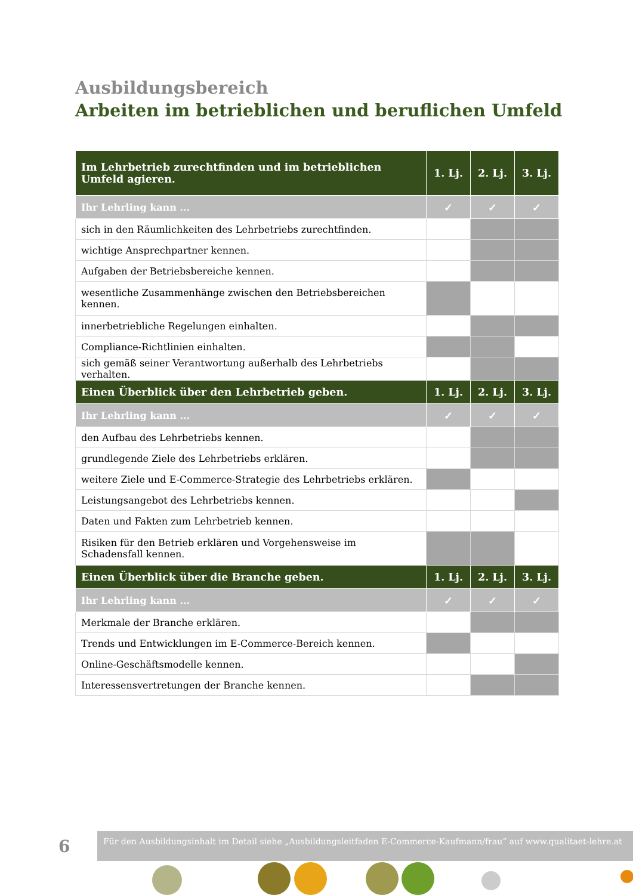Ausbildungsbereich
Arbeiten im betrieblichen und beruflichen Umfeld
| Im Lehrbetrieb zurechtfinden und im betrieblichen Umfeld agieren. | 1. Lj. | 2. Lj. | 3. Lj. |
| --- | --- | --- | --- |
| Ihr Lehrling kann ... | ✓ | ✓ | ✓ |
| sich in den Räumlichkeiten des Lehrbetriebs zurechtfinden. | | | |
| wichtige Ansprechpartner kennen. | | | |
| Aufgaben der Betriebsbereiche kennen. | | | |
| wesentliche Zusammenhänge zwischen den Betriebsbereichen kennen. | | | |
| innerbetriebliche Regelungen einhalten. | | | |
| Compliance-Richtlinien einhalten. | | | |
| sich gemäß seiner Verantwortung außerhalb des Lehrbetriebs verhalten. | | | |
| Einen Überblick über den Lehrbetrieb geben. | 1. Lj. | 2. Lj. | 3. Lj. |
| Ihr Lehrling kann ... | ✓ | ✓ | ✓ |
| den Aufbau des Lehrbetriebs kennen. | | | |
| grundlegende Ziele des Lehrbetriebs erklären. | | | |
| weitere Ziele und E-Commerce-Strategie des Lehrbetriebs erklären. | | | |
| Leistungsangebot des Lehrbetriebs kennen. | | | |
| Daten und Fakten zum Lehrbetrieb kennen. | | | |
| Risiken für den Betrieb erklären und Vorgehensweise im Schadensfall kennen. | | | |
| Einen Überblick über die Branche geben. | 1. Lj. | 2. Lj. | 3. Lj. |
| Ihr Lehrling kann ... | ✓ | ✓ | ✓ |
| Merkmale der Branche erklären. | | | |
| Trends und Entwicklungen im E-Commerce-Bereich kennen. | | | |
| Online-Geschäftsmodelle kennen. | | | |
| Interessensvertretungen der Branche kennen. | | | |
6
Für den Ausbildungsinhalt im Detail siehe „Ausbildungsleitfaden E-Commerce-Kaufmann/frau“ auf www.qualitaet-lehre.at